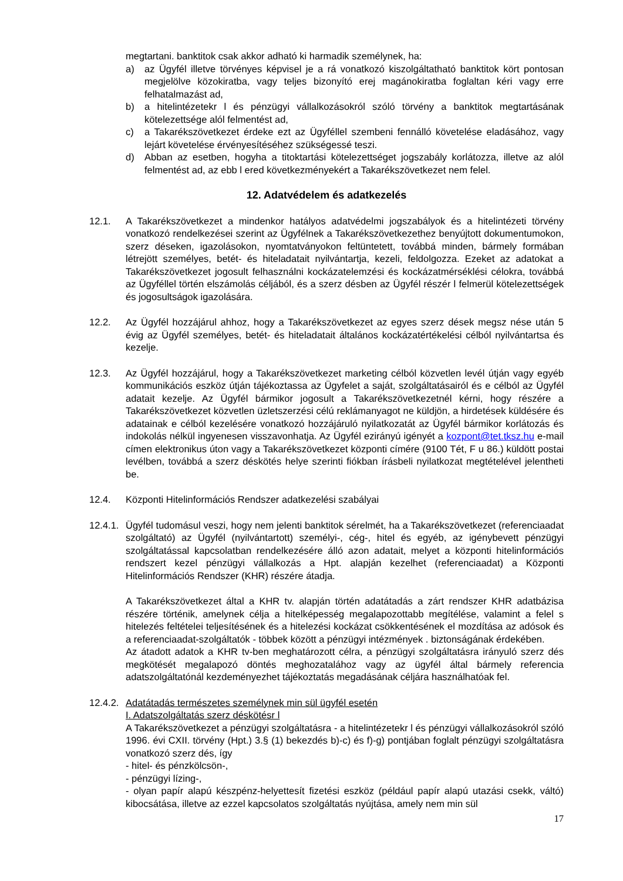megtartani. banktitok csak akkor adható ki harmadik személynek, ha:
a) az Ügyfél illetve törvényes képvisel je a rá vonatkozó kiszolgáltatható banktitok kört pontosan megjelölve közokiratba, vagy teljes bizonyító erej magánokiratba foglaltan kéri vagy erre felhatalmazást ad,
b) a hitelintézetekr l és pénzügyi vállalkozásokról szóló törvény a banktitok megtartásának kötelezettsége alól felmentést ad,
c) a Takarékszövetkezet érdeke ezt az Ügyféllel szembeni fennálló követelése eladásához, vagy lejárt követelése érvényesítéséhez szükségessé teszi.
d) Abban az esetben, hogyha a titoktartási kötelezettséget jogszabály korlátozza, illetve az alól felmentést ad, az ebb l ered következményekért a Takarékszövetkezet nem felel.
12. Adatvédelem és adatkezelés
12.1. A Takarékszövetkezet a mindenkor hatályos adatvédelmi jogszabályok és a hitelintézeti törvény vonatkozó rendelkezései szerint az Ügyfélnek a Takarékszövetkezethez benyújtott dokumentumokon, szerz déseken, igazolásokon, nyomtatványokon feltüntetett, továbbá minden, bármely formában létrejött személyes, betét- és hiteladatait nyilvántartja, kezeli, feldolgozza. Ezeket az adatokat a Takarékszövetkezet jogosult felhasználni kockázatelemzési és kockázatmérséklési célokra, továbbá az Ügyféllel történ elszámolás céljából, és a szerz désben az Ügyfél részér l felmerül kötelezettségek és jogosultságok igazolására.
12.2. Az Ügyfél hozzájárul ahhoz, hogy a Takarékszövetkezet az egyes szerz dések megsz nése után 5 évig az Ügyfél személyes, betét- és hiteladatait általános kockázatértékelési célból nyilvántartsa és kezelje.
12.3. Az Ügyfél hozzájárul, hogy a Takarékszövetkezet marketing célból közvetlen levél útján vagy egyéb kommunikációs eszköz útján tájékoztassa az Ügyfelet a saját, szolgáltatásairól és e célból az Ügyfél adatait kezelje. Az Ügyfél bármikor jogosult a Takarékszövetkezetnél kérni, hogy részére a Takarékszövetkezet közvetlen üzletszerzési célú reklámanyagot ne küldjön, a hirdetések küldésére és adatainak e célból kezelésére vonatkozó hozzájáruló nyilatkozatát az Ügyfél bármikor korlátozás és indokolás nélkül ingyenesen visszavonhatja. Az Ügyfél ezirányú igényét a kozpont@tet.tksz.hu e-mail címen elektronikus úton vagy a Takarékszövetkezet központi címére (9100 Tét, F u 86.) küldött postai levélben, továbbá a szerz déskötés helye szerinti fiókban írásbeli nyilatkozat megtételével jelentheti be.
12.4. Központi Hitelinformációs Rendszer adatkezelési szabályai
12.4.1.
Ügyfél tudomásul veszi, hogy nem jelenti banktitok sérelmét, ha a Takarékszövetkezet (referenciaadat szolgáltató) az Ügyfél (nyilvántartott) személyi-, cég-, hitel és egyéb, az igénybevett pénzügyi szolgáltatással kapcsolatban rendelkezésére álló azon adatait, melyet a központi hitelinformációs rendszert kezel pénzügyi vállalkozás a Hpt. alapján kezelhet (referenciaadat) a Központi Hitelinformációs Rendszer (KHR) részére átadja.
A Takarékszövetkezet által a KHR tv. alapján történ adatátadás a zárt rendszer KHR adatbázisa részére történik, amelynek célja a hitelképesség megalapozottabb megítélése, valamint a felel s hitelezés feltételei teljesítésének és a hitelezési kockázat csökkentésének el mozdítása az adósok és a referenciaadat-szolgáltatók - többek között a pénzügyi intézmények . biztonságának érdekében.
Az átadott adatok a KHR tv-ben meghatározott célra, a pénzügyi szolgáltatásra irányuló szerz dés megkötését megalapozó döntés meghozatalához vagy az ügyfél által bármely referencia adatszolgáltatónál kezdeményezhet tájékoztatás megadásának céljára használhatóak fel.
12.4.2.
Adatátadás természetes személynek min sül ügyfél esetén
I. Adatszolgáltatás szerz déskötésr l
A Takarékszövetkezet a pénzügyi szolgáltatásra - a hitelintézetekr l és pénzügyi vállalkozásokról szóló 1996. évi CXII. törvény (Hpt.) 3.§ (1) bekezdés b)-c) és f)-g) pontjában foglalt pénzügyi szolgáltatásra vonatkozó szerz dés, így
- hitel- és pénzkölcsön-,
- pénzügyi lízing-,
- olyan papír alapú készpénz-helyettesít fizetési eszköz (például papír alapú utazási csekk, váltó) kibocsátása, illetve az ezzel kapcsolatos szolgáltatás nyújtása, amely nem min sül
17